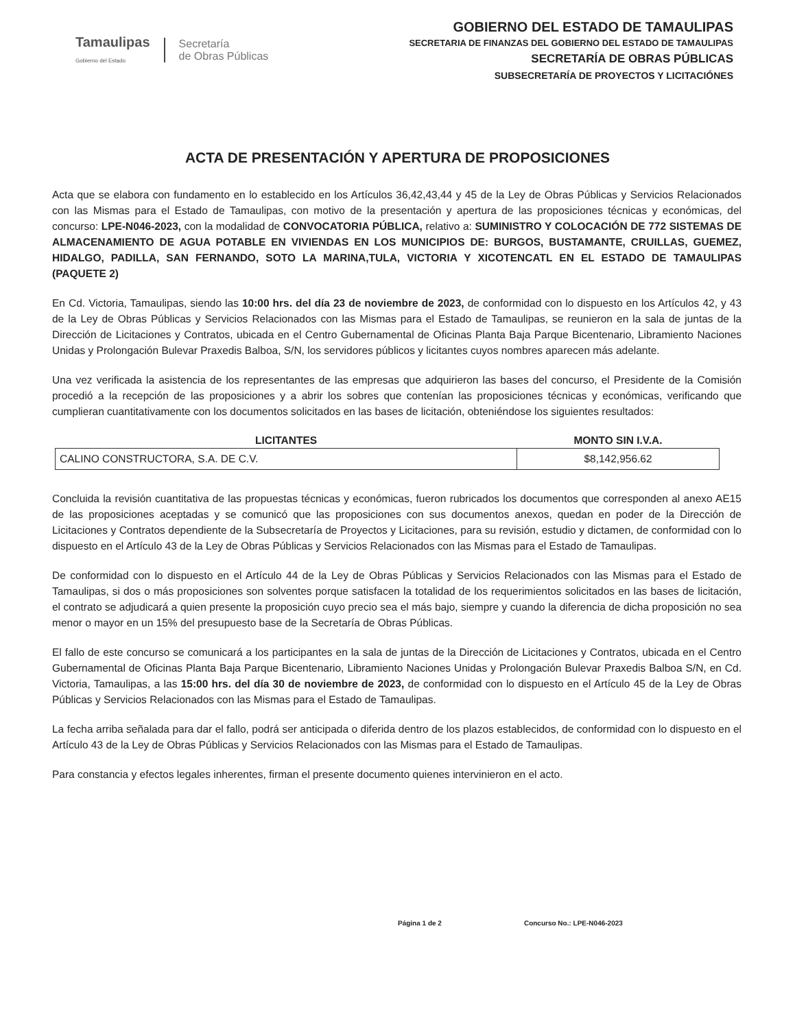Tamaulipas
Gobierno del Estado
Secretaría
de Obras Públicas
GOBIERNO DEL ESTADO DE TAMAULIPAS
SECRETARIA DE FINANZAS DEL GOBIERNO DEL ESTADO DE TAMAULIPAS
SECRETARÍA DE OBRAS PÚBLICAS
SUBSECRETARÍA DE PROYECTOS Y LICITACIÓNES
ACTA DE PRESENTACIÓN Y APERTURA DE PROPOSICIONES
Acta que se elabora con fundamento en lo establecido en los Artículos 36,42,43,44 y 45 de la Ley de Obras Públicas y Servicios Relacionados con las Mismas para el Estado de Tamaulipas, con motivo de la presentación y apertura de las proposiciones técnicas y económicas, del concurso: LPE-N046-2023, con la modalidad de CONVOCATORIA PÚBLICA, relativo a: SUMINISTRO Y COLOCACIÓN DE 772 SISTEMAS DE ALMACENAMIENTO DE AGUA POTABLE EN VIVIENDAS EN LOS MUNICIPIOS DE: BURGOS, BUSTAMANTE, CRUILLAS, GUEMEZ, HIDALGO, PADILLA, SAN FERNANDO, SOTO LA MARINA,TULA, VICTORIA Y XICOTENCATL EN EL ESTADO DE TAMAULIPAS (PAQUETE 2)
En Cd. Victoria, Tamaulipas, siendo las 10:00 hrs. del día 23 de noviembre de 2023, de conformidad con lo dispuesto en los Artículos 42, y 43 de la Ley de Obras Públicas y Servicios Relacionados con las Mismas para el Estado de Tamaulipas, se reunieron en la sala de juntas de la Dirección de Licitaciones y Contratos, ubicada en el Centro Gubernamental de Oficinas Planta Baja Parque Bicentenario, Libramiento Naciones Unidas y Prolongación Bulevar Praxedis Balboa, S/N, los servidores públicos y licitantes cuyos nombres aparecen más adelante.
Una vez verificada la asistencia de los representantes de las empresas que adquirieron las bases del concurso, el Presidente de la Comisión procedió a la recepción de las proposiciones y a abrir los sobres que contenían las proposiciones técnicas y económicas, verificando que cumplieran cuantitativamente con los documentos solicitados en las bases de licitación, obteniéndose los siguientes resultados:
| LICITANTES | MONTO SIN I.V.A. |
| --- | --- |
| CALINO CONSTRUCTORA, S.A. DE C.V. | $8,142,956.62 |
Concluida la revisión cuantitativa de las propuestas técnicas y económicas, fueron rubricados los documentos que corresponden al anexo AE15 de las proposiciones aceptadas y se comunicó que las proposiciones con sus documentos anexos, quedan en poder de la Dirección de Licitaciones y Contratos dependiente de la Subsecretaría de Proyectos y Licitaciones, para su revisión, estudio y dictamen, de conformidad con lo dispuesto en el Artículo 43 de la Ley de Obras Públicas y Servicios Relacionados con las Mismas para el Estado de Tamaulipas.
De conformidad con lo dispuesto en el Artículo 44 de la Ley de Obras Públicas y Servicios Relacionados con las Mismas para el Estado de Tamaulipas, si dos o más proposiciones son solventes porque satisfacen la totalidad de los requerimientos solicitados en las bases de licitación, el contrato se adjudicará a quien presente la proposición cuyo precio sea el más bajo, siempre y cuando la diferencia de dicha proposición no sea menor o mayor en un 15% del presupuesto base de la Secretaría de Obras Públicas.
El fallo de este concurso se comunicará a los participantes en la sala de juntas de la Dirección de Licitaciones y Contratos, ubicada en el Centro Gubernamental de Oficinas Planta Baja Parque Bicentenario, Libramiento Naciones Unidas y Prolongación Bulevar Praxedis Balboa S/N, en Cd. Victoria, Tamaulipas, a las 15:00 hrs. del día 30 de noviembre de 2023, de conformidad con lo dispuesto en el Artículo 45 de la Ley de Obras Públicas y Servicios Relacionados con las Mismas para el Estado de Tamaulipas.
La fecha arriba señalada para dar el fallo, podrá ser anticipada o diferida dentro de los plazos establecidos, de conformidad con lo dispuesto en el Artículo 43 de la Ley de Obras Públicas y Servicios Relacionados con las Mismas para el Estado de Tamaulipas.
Para constancia y efectos legales inherentes, firman el presente documento quienes intervinieron en el acto.
Página 1 de 2 Concurso No.: LPE-N046-2023